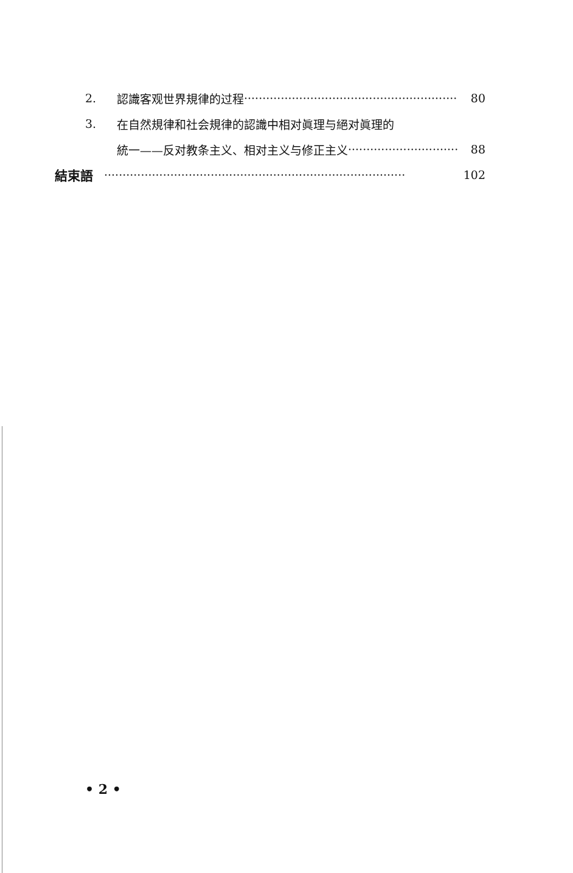2. 認識客观世界規律的过程 ·························································· 80
3. 在自然規律和社会規律的認識中相对眞理与絕对眞理的
統一——反对教条主义、相对主义与修正主义 ······························ 88
結束語 ·················································································· 102
• 2 •